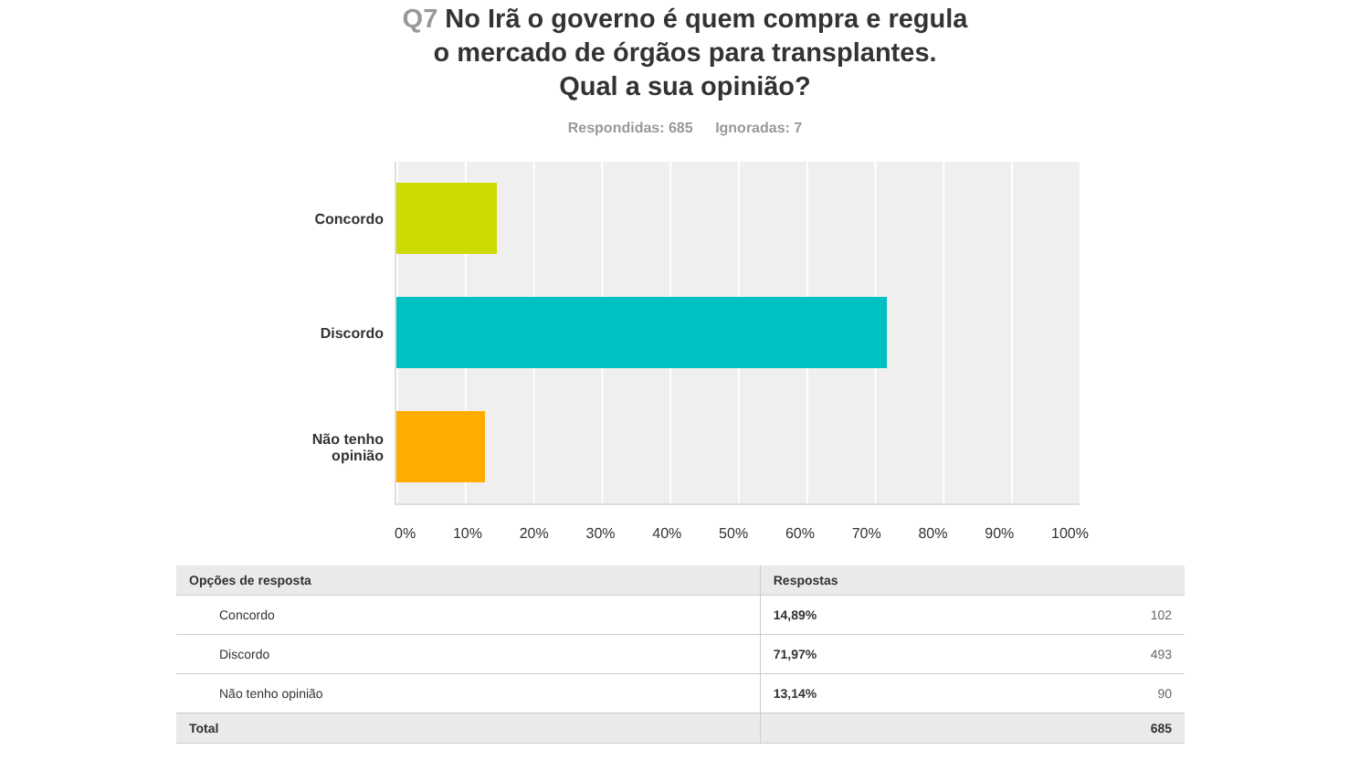Q7 No Irã o governo é quem compra e regula o mercado de órgãos para transplantes. Qual a sua opinião?
Respondidas: 685 Ignoradas: 7
Concordo
Discordo
Não tenho
opinião
0% 10% 20% 30% 40% 50% 60% 70% 80% 90% 100%
| Opções de resposta | Respostas | |
| --- | --- | --- |
| Concordo | 14,89% | 102 |
| Discordo | 71,97% | 493 |
| Não tenho opinião | 13,14% | 90 |
| Total | | 685 |